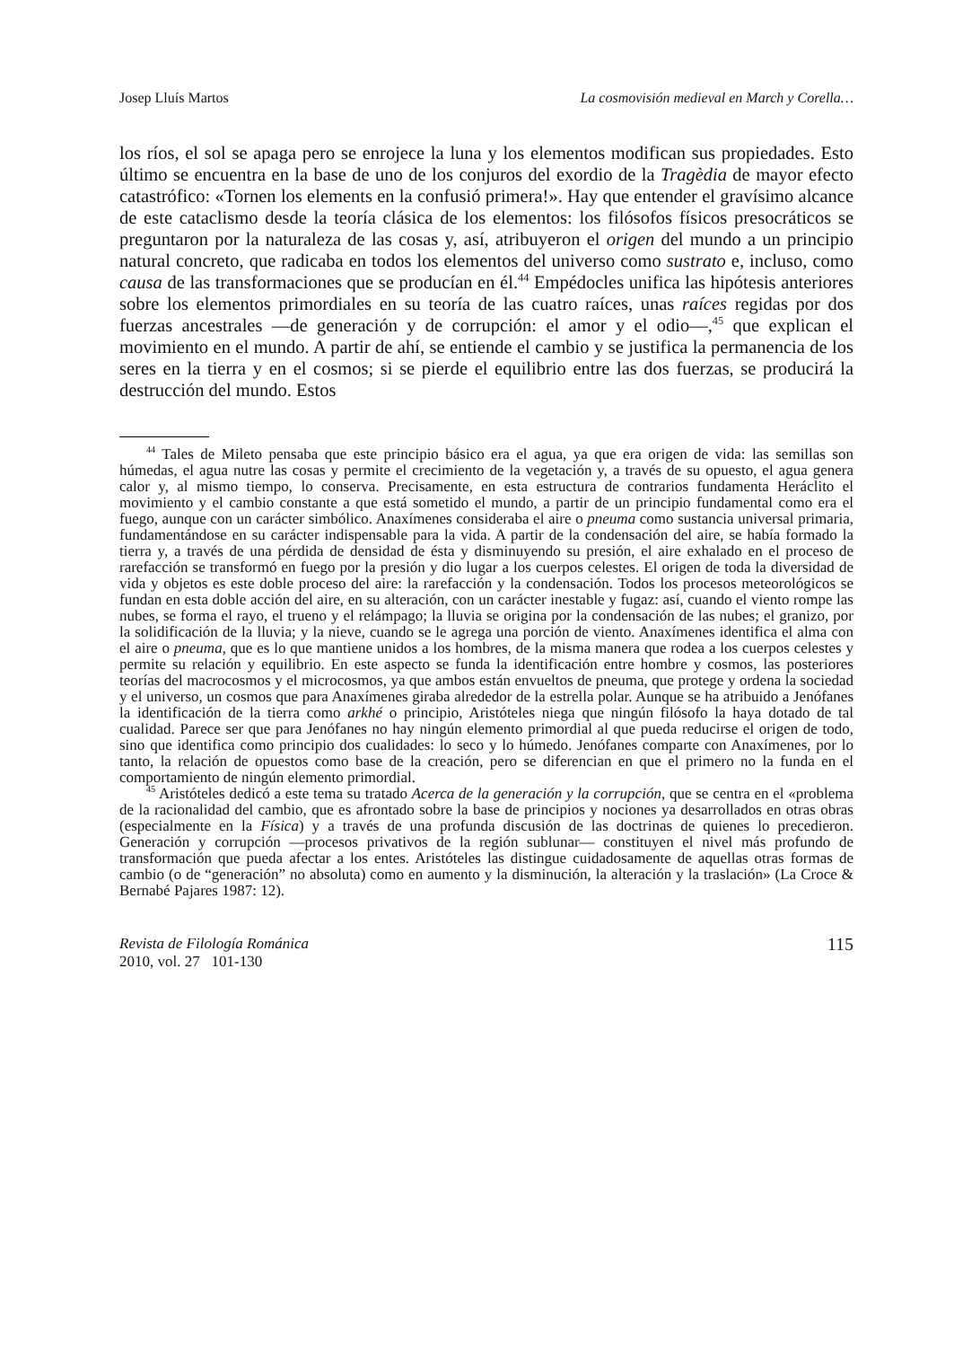Josep Lluís Martos La cosmovisión medieval en March y Corella…
los ríos, el sol se apaga pero se enrojece la luna y los elementos modifican sus propiedades. Esto último se encuentra en la base de uno de los conjuros del exordio de la Tragèdia de mayor efecto catastrófico: «Tornen los elements en la confusió primera!». Hay que entender el gravísimo alcance de este cataclismo desde la teoría clásica de los elementos: los filósofos físicos presocráticos se preguntaron por la naturaleza de las cosas y, así, atribuyeron el origen del mundo a un principio natural concreto, que radicaba en todos los elementos del universo como sustrato e, incluso, como causa de las transformaciones que se producían en él.<sup>44</sup> Empédocles unifica las hipótesis anteriores sobre los elementos primordiales en su teoría de las cuatro raíces, unas raíces regidas por dos fuerzas ancestrales —de generación y de corrupción: el amor y el odio—,<sup>45</sup> que explican el movimiento en el mundo. A partir de ahí, se entiende el cambio y se justifica la permanencia de los seres en la tierra y en el cosmos; si se pierde el equilibrio entre las dos fuerzas, se producirá la destrucción del mundo. Estos
<sup>44</sup> Tales de Mileto pensaba que este principio básico era el agua, ya que era origen de vida: las semillas son húmedas, el agua nutre las cosas y permite el crecimiento de la vegetación y, a través de su opuesto, el agua genera calor y, al mismo tiempo, lo conserva. Precisamente, en esta estructura de contrarios fundamenta Heráclito el movimiento y el cambio constante a que está sometido el mundo, a partir de un principio fundamental como era el fuego, aunque con un carácter simbólico. Anaxímenes consideraba el aire o pneuma como sustancia universal primaria, fundamentándose en su carácter indispensable para la vida. A partir de la condensación del aire, se había formado la tierra y, a través de una pérdida de densidad de ésta y disminuyendo su presión, el aire exhalado en el proceso de rarefacción se transformó en fuego por la presión y dio lugar a los cuerpos celestes. El origen de toda la diversidad de vida y objetos es este doble proceso del aire: la rarefacción y la condensación. Todos los procesos meteorológicos se fundan en esta doble acción del aire, en su alteración, con un carácter inestable y fugaz: así, cuando el viento rompe las nubes, se forma el rayo, el trueno y el relámpago; la lluvia se origina por la condensación de las nubes; el granizo, por la solidificación de la lluvia; y la nieve, cuando se le agrega una porción de viento. Anaxímenes identifica el alma con el aire o pneuma, que es lo que mantiene unidos a los hombres, de la misma manera que rodea a los cuerpos celestes y permite su relación y equilibrio. En este aspecto se funda la identificación entre hombre y cosmos, las posteriores teorías del macrocosmos y el microcosmos, ya que ambos están envueltos de pneuma, que protege y ordena la sociedad y el universo, un cosmos que para Anaxímenes giraba alrededor de la estrella polar. Aunque se ha atribuido a Jenófanes la identificación de la tierra como arkhé o principio, Aristóteles niega que ningún filósofo la haya dotado de tal cualidad. Parece ser que para Jenófanes no hay ningún elemento primordial al que pueda reducirse el origen de todo, sino que identifica como principio dos cualidades: lo seco y lo húmedo. Jenófanes comparte con Anaxímenes, por lo tanto, la relación de opuestos como base de la creación, pero se diferencian en que el primero no la funda en el comportamiento de ningún elemento primordial.
<sup>45</sup> Aristóteles dedicó a este tema su tratado Acerca de la generación y la corrupción, que se centra en el «problema de la racionalidad del cambio, que es afrontado sobre la base de principios y nociones ya desarrollados en otras obras (especialmente en la Física) y a través de una profunda discusión de las doctrinas de quienes lo precedieron. Generación y corrupción —procesos privativos de la región sublunar— constituyen el nivel más profundo de transformación que pueda afectar a los entes. Aristóteles las distingue cuidadosamente de aquellas otras formas de cambio (o de “generación” no absoluta) como en aumento y la disminución, la alteración y la traslación» (La Croce & Bernabé Pajares 1987: 12).
Revista de Filología Románica
2010, vol. 27 101-130
115